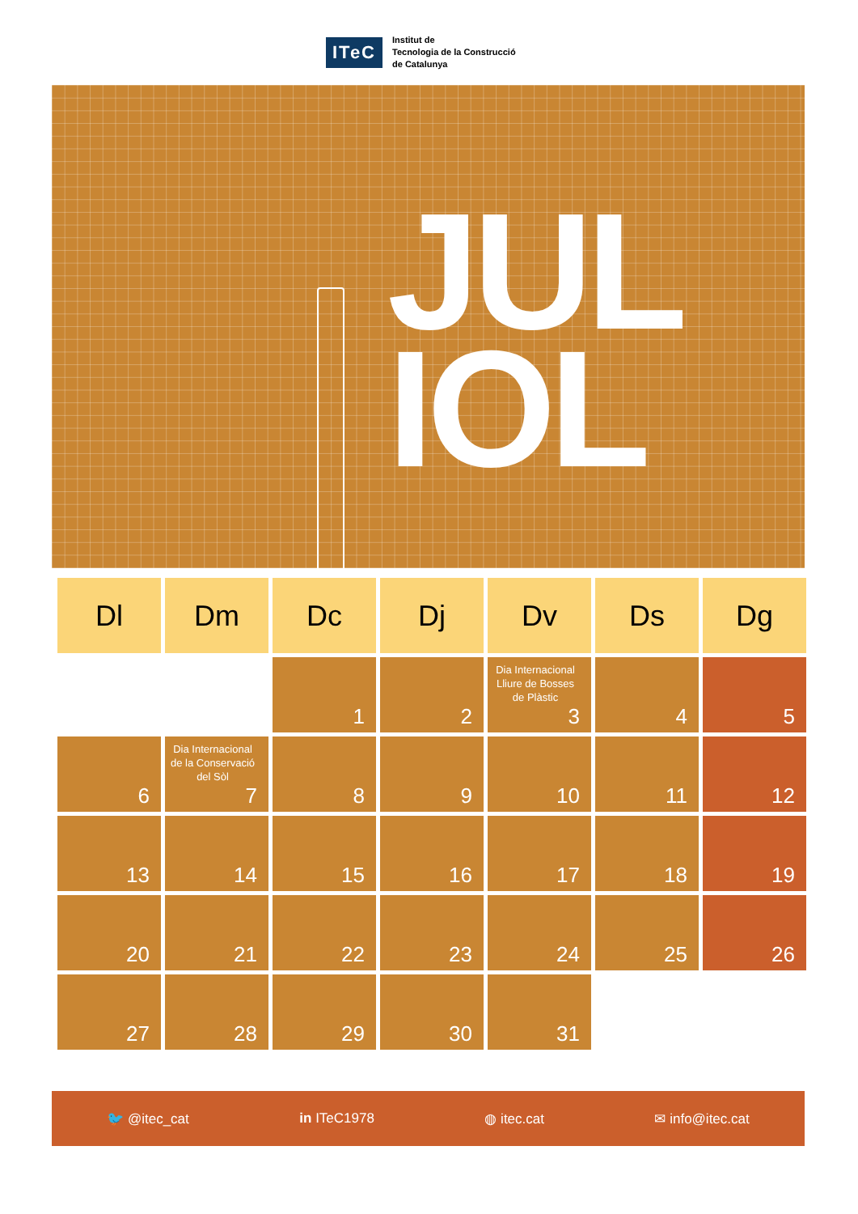ITeC
Institut de
Tecnologia de la Construcció
de Catalunya
JUL
IOL
| Dl | Dm | Dc | Dj | Dv | Ds | Dg |
| --- | --- | --- | --- | --- | --- | --- |
| | | 1 | 2 | Dia Internacional Lliure de Bosses de Plàstic 3 | 4 | 5 |
| 6 | Dia Internacional de la Conservació del Sòl 7 | 8 | 9 | 10 | 11 | 12 |
| 13 | 14 | 15 | 16 | 17 | 18 | 19 |
| 20 | 21 | 22 | 23 | 24 | 25 | 26 |
| 27 | 28 | 29 | 30 | 31 | | |
🐦 @itec_cat in ITeC1978 ◍ itec.cat ✉ info@itec.cat